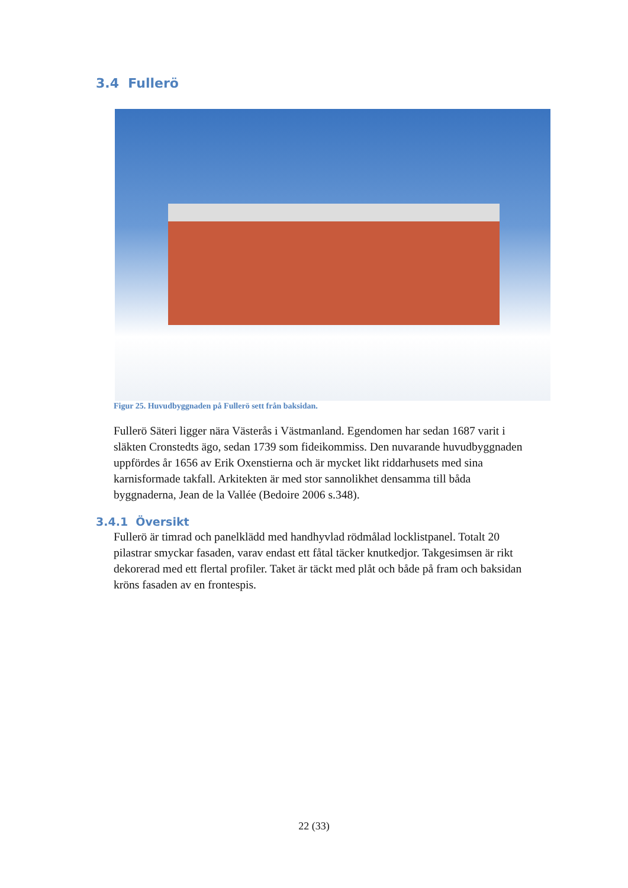3.4 Fullerö
Figur 25. Huvudbyggnaden på Fullerö sett från baksidan.
Fullerö Säteri ligger nära Västerås i Västmanland. Egendomen har sedan 1687 varit i släkten Cronstedts ägo, sedan 1739 som fideikommiss. Den nuvarande huvudbyggnaden uppfördes år 1656 av Erik Oxenstierna och är mycket likt riddarhusets med sina karnisformade takfall. Arkitekten är med stor sannolikhet densamma till båda byggnaderna, Jean de la Vallée (Bedoire 2006 s.348).
3.4.1 Översikt
Fullerö är timrad och panelklädd med handhyvlad rödmålad locklistpanel. Totalt 20 pilastrar smyckar fasaden, varav endast ett fåtal täcker knutkedjor. Takgesimsen är rikt dekorerad med ett flertal profiler. Taket är täckt med plåt och både på fram och baksidan kröns fasaden av en frontespis.
22 (33)